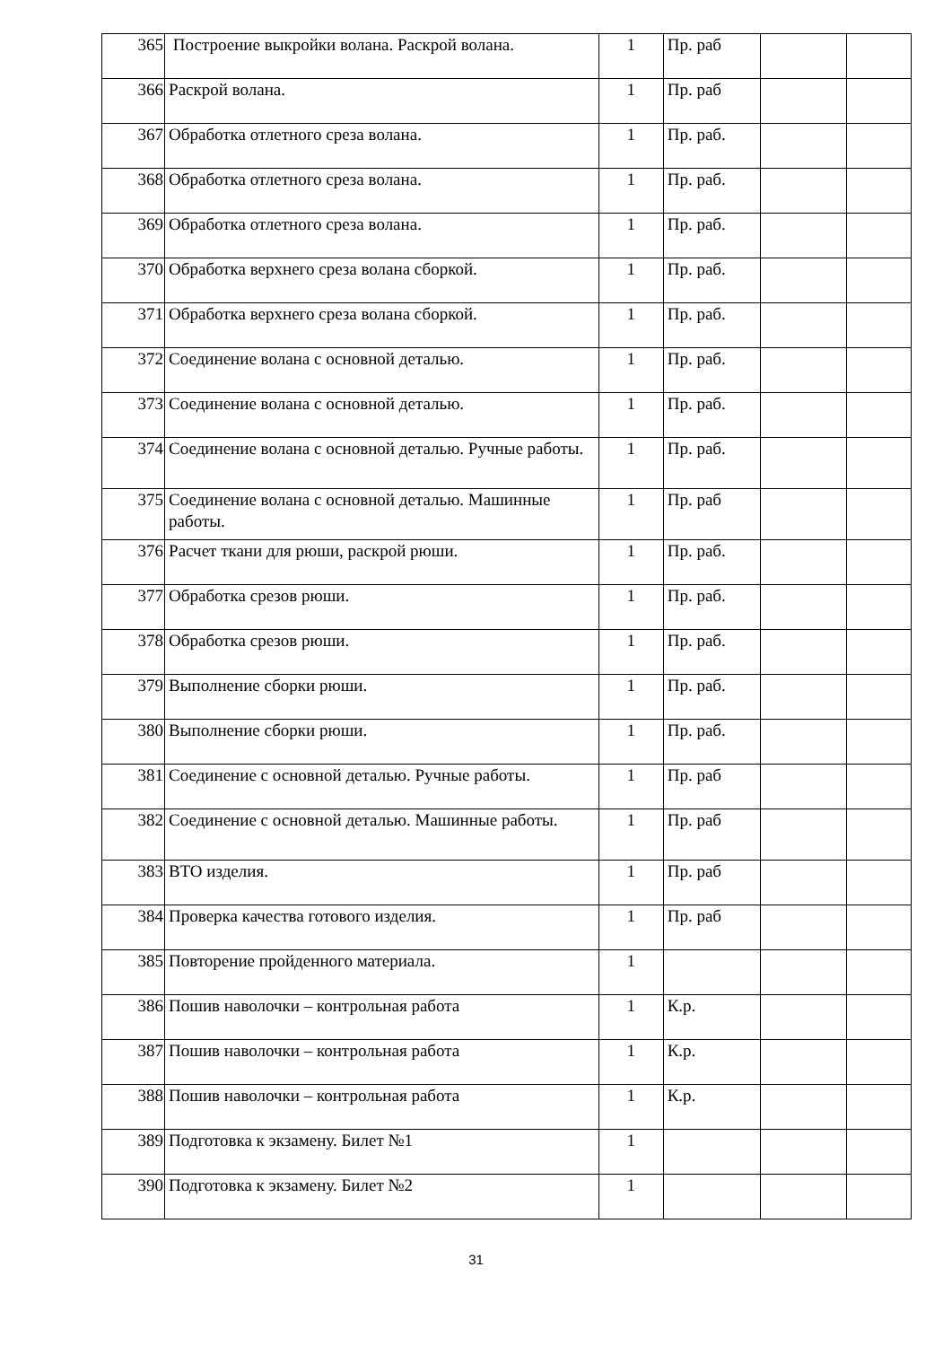| 365 | Построение выкройки волана. Раскрой волана. | 1 | Пр. раб | | |
| 366 | Раскрой волана. | 1 | Пр. раб | | |
| 367 | Обработка отлетного среза волана. | 1 | Пр. раб. | | |
| 368 | Обработка отлетного среза волана. | 1 | Пр. раб. | | |
| 369 | Обработка отлетного среза волана. | 1 | Пр. раб. | | |
| 370 | Обработка верхнего среза волана сборкой. | 1 | Пр. раб. | | |
| 371 | Обработка верхнего среза волана сборкой. | 1 | Пр. раб. | | |
| 372 | Соединение волана с основной деталью. | 1 | Пр. раб. | | |
| 373 | Соединение волана с основной деталью. | 1 | Пр. раб. | | |
| 374 | Соединение волана с основной деталью. Ручные работы. | 1 | Пр. раб. | | |
| 375 | Соединение волана с основной деталью. Машинные работы. | 1 | Пр. раб | | |
| 376 | Расчет ткани для рюши, раскрой рюши. | 1 | Пр. раб. | | |
| 377 | Обработка срезов рюши. | 1 | Пр. раб. | | |
| 378 | Обработка срезов рюши. | 1 | Пр. раб. | | |
| 379 | Выполнение сборки рюши. | 1 | Пр. раб. | | |
| 380 | Выполнение сборки рюши. | 1 | Пр. раб. | | |
| 381 | Соединение с основной деталью. Ручные работы. | 1 | Пр. раб | | |
| 382 | Соединение с основной деталью. Машинные работы. | 1 | Пр. раб | | |
| 383 | ВТО изделия. | 1 | Пр. раб | | |
| 384 | Проверка качества готового изделия. | 1 | Пр. раб | | |
| 385 | Повторение пройденного материала. | 1 | | | |
| 386 | Пошив наволочки – контрольная работа | 1 | К.р. | | |
| 387 | Пошив наволочки – контрольная работа | 1 | К.р. | | |
| 388 | Пошив наволочки – контрольная работа | 1 | К.р. | | |
| 389 | Подготовка к экзамену. Билет №1 | 1 | | | |
| 390 | Подготовка к экзамену. Билет №2 | 1 | | | |
31